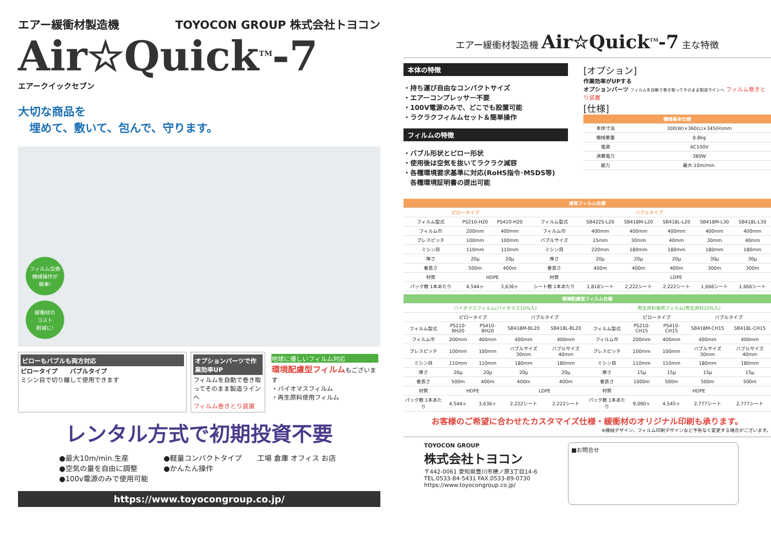エアー緩衝材製造機 TOYOCON GROUP 株式会社トヨコン
Air☆Quick<sup>TM</sup>-7
エアークイックセブン
大切な商品を
　埋めて、敷いて、包んで、守ります。
フィルム交換
機械操作が
簡単!
緩衝材の
コスト
削減に!
ピローもバブルも両方対応
ピロータイプ　　バブルタイプ
ミシン目で切り離して使用できます
オプションパーツで作業効率UP
フィルムを自動で巻き取ってそのまま製造ラインへ
フィルム巻きとり装置
地球に優しいフィルム対応
環境配慮型フィルムもございます
・バイオマスフィルム
・再生原料使用フィルム
レンタル方式で初期投資不要
●最大10m/min.生産
●空気の量を自由に調整
●100v電源のみで使用可能
●軽量コンパクトタイプ
●かんたん操作
工場 倉庫 オフィス お店
https://www.toyocongroup.co.jp/
エアー緩衝材製造機 Air☆Quick<sup>TM</sup>-7 主な特徴
本体の特徴
・持ち運び自由なコンパクトサイズ
・エアーコンプレッサー不要
・100V電源のみで、どこでも設置可能
・ラクラクフィルムセット＆簡単操作
フィルムの特徴
・バブル形状とピロー形状
・使用後は空気を抜いてラクラク減容
・各種環境要求基準に対応(RoHS指令･MSDS等)
　各種環境証明書の提出可能
[オプション]
作業効率がUPする
オプションパーツ フィルムを自動で巻き取ってそのまま製造ラインへ フィルム巻きとり装置
[仕様]
| 機械基本仕様 | |
| --- | --- |
| 本体寸法 | 300(W)×360(L)×345(H)mm |
| 機械重量 | 8.8kg |
| 電源 | AC100V |
| 消費電力 | 380W |
| 能力 | 最大:10m/min. |
| 通常フィルム仕様 | | | | | | | | |
| --- | --- | --- | --- | --- | --- | --- | --- | --- |
| ピロータイプ | | | バブルタイプ | | | | | |
| フィルム型式 | PS210-H20 | PS410-H20 | フィルム型式 | SB422S-L20 | SB418M-L20 | SB418L-L20 | SB418M-L30 | SB418L-L30 |
| フィルム巾 | 200mm | 400mm | フィルム巾 | 400mm | 400mm | 400mm | 400mm | 400mm |
| プレスピッチ | 100mm | 100mm | バブルサイズ | 15mm | 30mm | 40mm | 30mm | 40mm |
| ミシン目 | 110mm | 110mm | ミシン目 | 220mm | 180mm | 180mm | 180mm | 180mm |
| 厚さ | 20μ | 20μ | 厚さ | 20μ | 20μ | 20μ | 30μ | 30μ |
| 巻長さ | 500m | 400m | 巻長さ | 400m | 400m | 400m | 300m | 300m |
| 材質 | HDPE | | 材質 | LDPE | | | | |
| パック数 1本あたり | 4,544ヶ | 3,636ヶ | シート数 1本あたり | 1,818シート | 2,222シート | 2,222シート | 1,666シート | 1,666シート |
| 環境配慮型フィルム仕様 | | | | | | | | | |
| --- | --- | --- | --- | --- | --- | --- | --- | --- | --- |
| バイオマスフィルム(バイオマス10%入) | | | | | 再生原料使用フィルム(再生原料20%入) | | | | |
| | ピロータイプ | | バブルタイプ | | | ピロータイプ | | バブルタイプ | |
| フィルム型式 | PS210-BH20 | PS410-BH20 | SB418M-BL20 | SB418L-BL20 | フィルム型式 | PS210-CH15 | PS410-CH15 | SB418M-CH15 | SB418L-CH15 |
| フィルム巾 | 200mm | 400mm | 400mm | 400mm | フィルム巾 | 200mm | 400mm | 400mm | 400mm |
| プレスピッチ | 100mm | 100mm | バブルサイズ30mm | バブルサイズ40mm | プレスピッチ | 100mm | 100mm | バブルサイズ30mm | バブルサイズ40mm |
| ミシン目 | 110mm | 110mm | 180mm | 180mm | ミシン目 | 110mm | 110mm | 180mm | 180mm |
| 厚さ | 20μ | 20μ | 20μ | 20μ | 厚さ | 15μ | 15μ | 15μ | 15μ |
| 巻長さ | 500m | 400m | 400m | 400m | 巻長さ | 1000m | 500m | 500m | 500m |
| 材質 | HDPE | | LDPE | | 材質 | HDPE | | | |
| パック数 1本あたり | 4,544ヶ | 3,636ヶ | 2,222シート | 2,222シート | パック数 1本あたり | 9,090ヶ | 4,545ヶ | 2,777シート | 2,777シート |
お客様のご希望に合わせたカスタマイズ仕様・緩衝材のオリジナル印刷も承ります。
※機械デザイン、フィルム印刷デザインなど予告なく変更する場合がございます。
TOYOCON GROUP
株式会社トヨコン
〒442-0061 愛知県豊川市穂ノ原3丁目14-6
TEL.0533-84-5431 FAX.0533-89-0730
https://www.toyocongroup.co.jp/
■お問合せ